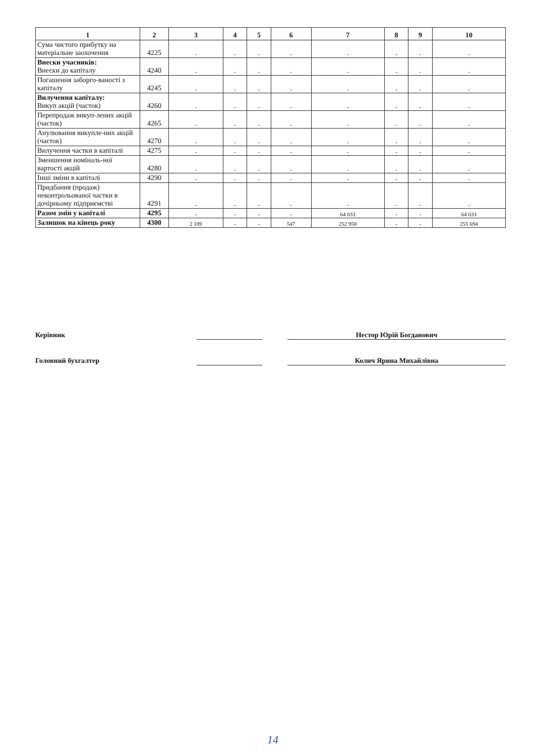| 1 | 2 | 3 | 4 | 5 | 6 | 7 | 8 | 9 | 10 |
| --- | --- | --- | --- | --- | --- | --- | --- | --- | --- |
| Сума чистого прибутку на матеріальне заохочення | 4225 | - | - | - | - | - | - | - | - |
| Внески учасників: Внески до капіталу | 4240 | - | - | - | - | - | - | - | - |
| Погашення заборго-ваності з капіталу | 4245 | - | - | - | - | - | - | - | - |
| Вилучення капіталу: Викуп акцій (часток) | 4260 | - | - | - | - | - | - | - | - |
| Перепродаж викуп-лених акцій (часток) | 4265 | - | - | - | - | - | - | - | - |
| Анулювання викупле-них акцій (часток) | 4270 | - | - | - | - | - | - | - | - |
| Вилучення частки в капіталі | 4275 | - | - | - | - | - | - | - | - |
| Зменшення номіналь-ної вартості акцій | 4280 | - | - | - | - | - | - | - | - |
| Інші зміни в капіталі | 4290 | - | - | - | - | - | - | - | - |
| Придбання (продаж) неконтрольованої частки в дочірньому підприємстві | 4291 | - | - | - | - | - | - | - | - |
| Разом змін у капіталі | 4295 | - | - | - | - | 64 033 | - | - | 64 033 |
| Залишок на кінець року | 4300 | 2 189 | - | - | 547 | 252 958 | - | - | 255 694 |
Керівник Нестор Юрій Богданович
Головний бухгалтер Колич Ярина Михайлівна
14